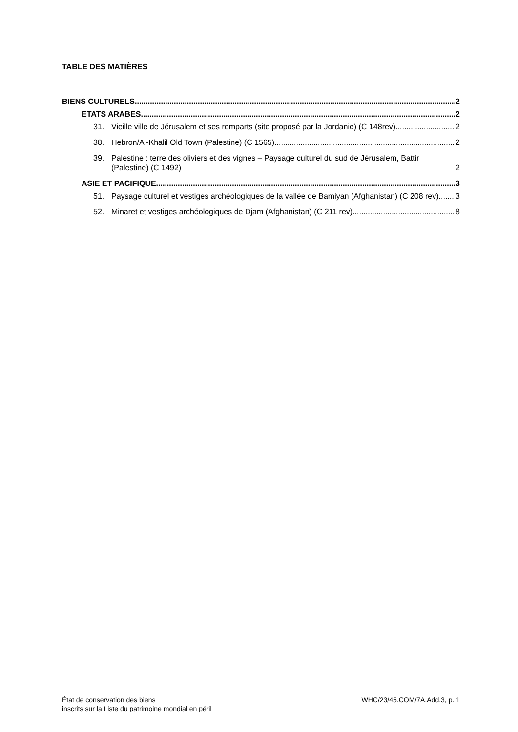TABLE DES MATIÈRES
BIENS CULTURELS 2
ETATS ARABES 2
31. Vieille ville de Jérusalem et ses remparts (site proposé par la Jordanie) (C 148rev) 2
38. Hebron/Al-Khalil Old Town (Palestine) (C 1565) 2
39. Palestine : terre des oliviers et des vignes – Paysage culturel du sud de Jérusalem, Battir (Palestine) (C 1492) 2
ASIE ET PACIFIQUE 3
51. Paysage culturel et vestiges archéologiques de la vallée de Bamiyan (Afghanistan) (C 208 rev) 3
52. Minaret et vestiges archéologiques de Djam (Afghanistan) (C 211 rev) 8
État de conservation des biens
inscrits sur la Liste du patrimoine mondial en péril
WHC/23/45.COM/7A.Add.3, p. 1